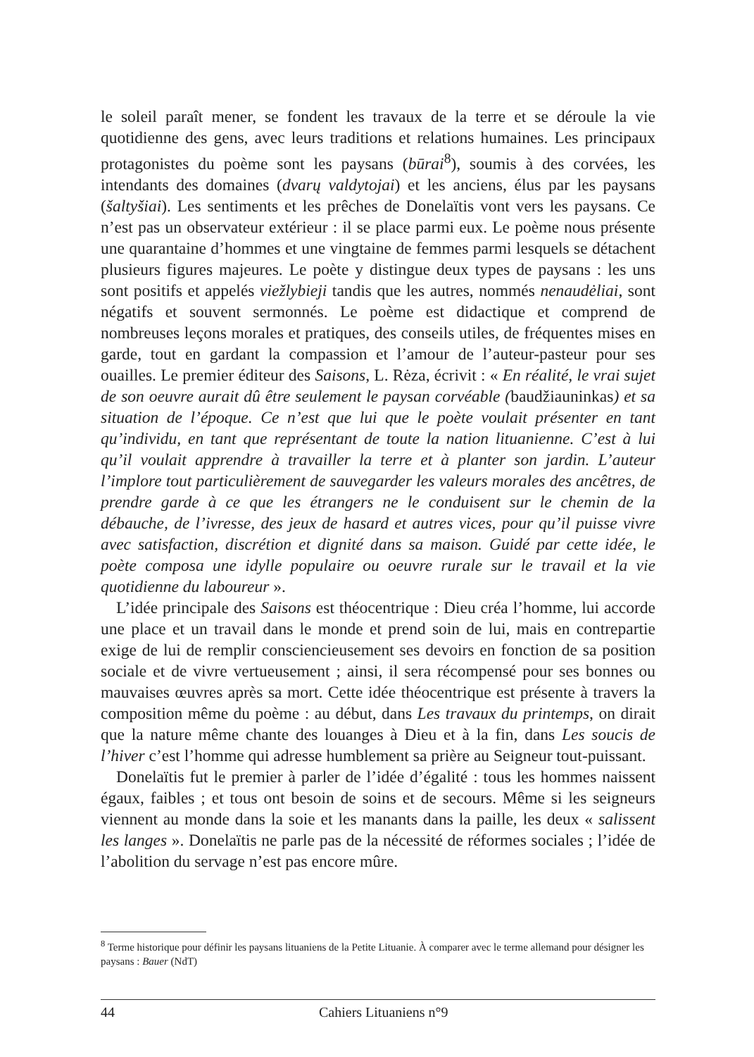le soleil paraît mener, se fondent les travaux de la terre et se déroule la vie quotidienne des gens, avec leurs traditions et relations humaines. Les principaux protagonistes du poème sont les paysans (būrai<sup>8</sup>), soumis à des corvées, les intendants des domaines (dvarų valdytojai) et les anciens, élus par les paysans (šaltyšiai). Les sentiments et les prêches de Donelaïtis vont vers les paysans. Ce n’est pas un observateur extérieur : il se place parmi eux. Le poème nous présente une quarantaine d’hommes et une vingtaine de femmes parmi lesquels se détachent plusieurs figures majeures. Le poète y distingue deux types de paysans : les uns sont positifs et appelés viežlybieji tandis que les autres, nommés nenaudėliai, sont négatifs et souvent sermonnés. Le poème est didactique et comprend de nombreuses leçons morales et pratiques, des conseils utiles, de fréquentes mises en garde, tout en gardant la compassion et l’amour de l’auteur-pasteur pour ses ouailles. Le premier éditeur des Saisons, L. Rėza, écrivit : « En réalité, le vrai sujet de son oeuvre aurait dû être seulement le paysan corvéable (baudžiauninkas) et sa situation de l’époque. Ce n’est que lui que le poète voulait présenter en tant qu’individu, en tant que représentant de toute la nation lituanienne. C’est à lui qu’il voulait apprendre à travailler la terre et à planter son jardin. L’auteur l’implore tout particulièrement de sauvegarder les valeurs morales des ancêtres, de prendre garde à ce que les étrangers ne le conduisent sur le chemin de la débauche, de l’ivresse, des jeux de hasard et autres vices, pour qu’il puisse vivre avec satisfaction, discrétion et dignité dans sa maison. Guidé par cette idée, le poète composa une idylle populaire ou oeuvre rurale sur le travail et la vie quotidienne du laboureur ».
L’idée principale des Saisons est théocentrique : Dieu créa l’homme, lui accorde une place et un travail dans le monde et prend soin de lui, mais en contrepartie exige de lui de remplir consciencieusement ses devoirs en fonction de sa position sociale et de vivre vertueusement ; ainsi, il sera récompensé pour ses bonnes ou mauvaises œuvres après sa mort. Cette idée théocentrique est présente à travers la composition même du poème : au début, dans Les travaux du printemps, on dirait que la nature même chante des louanges à Dieu et à la fin, dans Les soucis de l’hiver c’est l’homme qui adresse humblement sa prière au Seigneur tout-puissant.
Donelaïtis fut le premier à parler de l’idée d’égalité : tous les hommes naissent égaux, faibles ; et tous ont besoin de soins et de secours. Même si les seigneurs viennent au monde dans la soie et les manants dans la paille, les deux « salissent les langes ». Donelaïtis ne parle pas de la nécessité de réformes sociales ; l’idée de l’abolition du servage n’est pas encore mûre.
<sup>8</sup> Terme historique pour définir les paysans lituaniens de la Petite Lituanie. À comparer avec le terme allemand pour désigner les paysans : Bauer (NdT)
44 Cahiers Lituaniens n°9